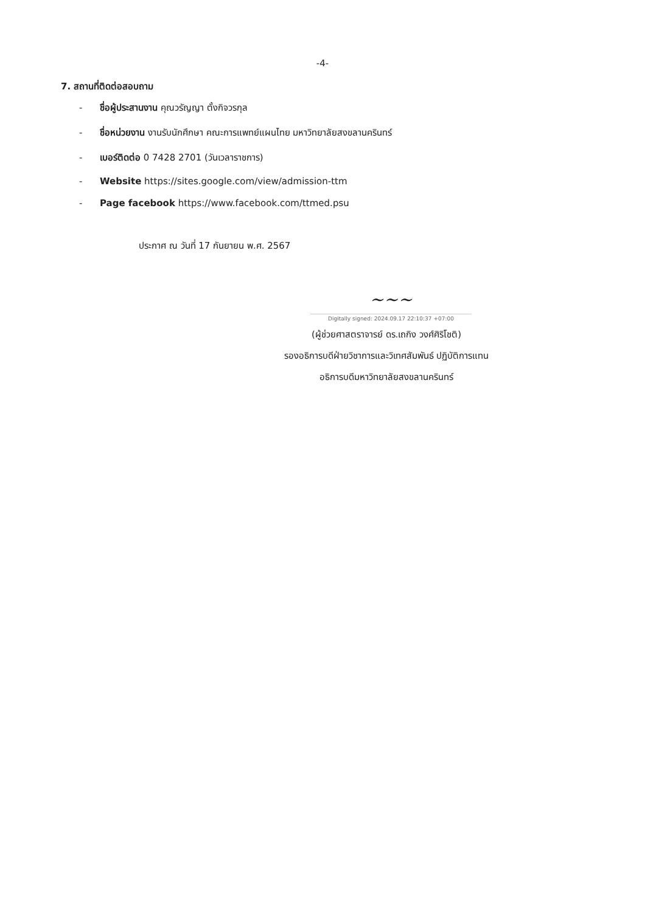-4-
7. สถานที่ติดต่อสอบถาม
- ชื่อผู้ประสานงาน คุณวรัญญา ตั้งกิจวรกุล
- ชื่อหน่วยงาน งานรับนักศึกษา คณะการแพทย์แผนไทย มหาวิทยาลัยสงขลานครินทร์
- เบอร์ติดต่อ 0 7428 2701 (วันเวลาราชการ)
- Website https://sites.google.com/view/admission-ttm
- Page facebook https://www.facebook.com/ttmed.psu
ประกาศ ณ วันที่ 17 กันยายน พ.ศ. 2567
~~~
Digitally signed: 2024.09.17 22:10:37 +07:00
(ผู้ช่วยศาสตราจารย์ ดร.เถกิง วงศ์ศิริโชติ)
รองอธิการบดีฝ่ายวิชาการและวิเทศสัมพันธ์ ปฏิบัติการแทน
อธิการบดีมหาวิทยาลัยสงขลานครินทร์